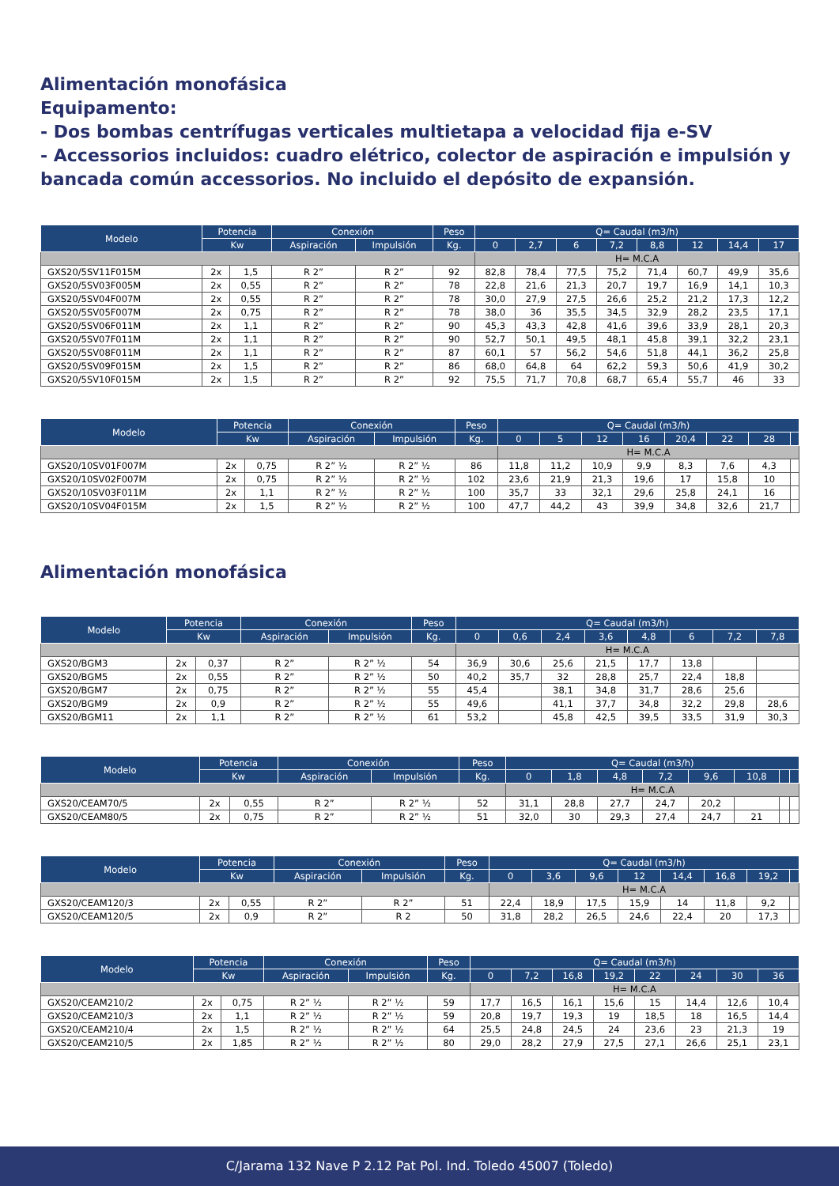Alimentación monofásica
Equipamento:
- Dos bombas centrífugas verticales multietapa a velocidad fija e-SV
- Accessorios incluidos: cuadro elétrico, colector de aspiración e impulsión y bancada común accessorios. No incluido el depósito de expansión.
| Modelo | Potencia | | Conexión | | Peso | Q= Caudal (m3/h) | | | | | | | |
| --- | --- | --- | --- | --- | --- | --- | --- | --- | --- | --- | --- | --- | --- |
| | Kw | | Aspiración | Impulsión | Kg. | 0 | 2,7 | 6 | 7,2 | 8,8 | 12 | 14,4 | 17 |
| | | | | | | H= M.C.A | | | | | | | |
| GXS20/5SV11F015M | 2x | 1,5 | R 2” | R 2” | 92 | 82,8 | 78,4 | 77,5 | 75,2 | 71,4 | 60,7 | 49,9 | 35,6 |
| GXS20/5SV03F005M | 2x | 0,55 | R 2” | R 2” | 78 | 22,8 | 21,6 | 21,3 | 20,7 | 19,7 | 16,9 | 14,1 | 10,3 |
| GXS20/5SV04F007M | 2x | 0,55 | R 2” | R 2” | 78 | 30,0 | 27,9 | 27,5 | 26,6 | 25,2 | 21,2 | 17,3 | 12,2 |
| GXS20/5SV05F007M | 2x | 0,75 | R 2” | R 2” | 78 | 38,0 | 36 | 35,5 | 34,5 | 32,9 | 28,2 | 23,5 | 17,1 |
| GXS20/5SV06F011M | 2x | 1,1 | R 2” | R 2” | 90 | 45,3 | 43,3 | 42,8 | 41,6 | 39,6 | 33,9 | 28,1 | 20,3 |
| GXS20/5SV07F011M | 2x | 1,1 | R 2” | R 2” | 90 | 52,7 | 50,1 | 49,5 | 48,1 | 45,8 | 39,1 | 32,2 | 23,1 |
| GXS20/5SV08F011M | 2x | 1,1 | R 2” | R 2” | 87 | 60,1 | 57 | 56,2 | 54,6 | 51,8 | 44,1 | 36,2 | 25,8 |
| GXS20/5SV09F015M | 2x | 1,5 | R 2” | R 2” | 86 | 68,0 | 64,8 | 64 | 62,2 | 59,3 | 50,6 | 41,9 | 30,2 |
| GXS20/5SV10F015M | 2x | 1,5 | R 2” | R 2” | 92 | 75,5 | 71,7 | 70,8 | 68,7 | 65,4 | 55,7 | 46 | 33 |
| Modelo | Potencia | | Conexión | | Peso | Q= Caudal (m3/h) | | | | | | | |
| --- | --- | --- | --- | --- | --- | --- | --- | --- | --- | --- | --- | --- | --- |
| | Kw | | Aspiración | Impulsión | Kg. | 0 | 5 | 12 | 16 | 20,4 | 22 | 28 | |
| | | | | | | H= M.C.A | | | | | | | |
| GXS20/10SV01F007M | 2x | 0,75 | R 2” ½ | R 2” ½ | 86 | 11,8 | 11,2 | 10,9 | 9,9 | 8,3 | 7,6 | 4,3 | |
| GXS20/10SV02F007M | 2x | 0,75 | R 2” ½ | R 2” ½ | 102 | 23,6 | 21,9 | 21,3 | 19,6 | 17 | 15,8 | 10 | |
| GXS20/10SV03F011M | 2x | 1,1 | R 2” ½ | R 2” ½ | 100 | 35,7 | 33 | 32,1 | 29,6 | 25,8 | 24,1 | 16 | |
| GXS20/10SV04F015M | 2x | 1,5 | R 2” ½ | R 2” ½ | 100 | 47,7 | 44,2 | 43 | 39,9 | 34,8 | 32,6 | 21,7 | |
Alimentación monofásica
| Modelo | Potencia | | Conexión | | Peso | Q= Caudal (m3/h) | | | | | | | |
| --- | --- | --- | --- | --- | --- | --- | --- | --- | --- | --- | --- | --- | --- |
| | Kw | | Aspiración | Impulsión | Kg. | 0 | 0,6 | 2,4 | 3,6 | 4,8 | 6 | 7,2 | 7,8 |
| | | | | | | H= M.C.A | | | | | | | |
| GXS20/BGM3 | 2x | 0,37 | R 2” | R 2” ½ | 54 | 36,9 | 30,6 | 25,6 | 21,5 | 17,7 | 13,8 | | |
| GXS20/BGM5 | 2x | 0,55 | R 2” | R 2” ½ | 50 | 40,2 | 35,7 | 32 | 28,8 | 25,7 | 22,4 | 18,8 | |
| GXS20/BGM7 | 2x | 0,75 | R 2” | R 2” ½ | 55 | 45,4 | | 38,1 | 34,8 | 31,7 | 28,6 | 25,6 | |
| GXS20/BGM9 | 2x | 0,9 | R 2” | R 2” ½ | 55 | 49,6 | | 41,1 | 37,7 | 34,8 | 32,2 | 29,8 | 28,6 |
| GXS20/BGM11 | 2x | 1,1 | R 2” | R 2” ½ | 61 | 53,2 | | 45,8 | 42,5 | 39,5 | 33,5 | 31,9 | 30,3 |
| Modelo | Potencia | | Conexión | | Peso | Q= Caudal (m3/h) | | | | | | | |
| --- | --- | --- | --- | --- | --- | --- | --- | --- | --- | --- | --- | --- | --- |
| | Kw | | Aspiración | Impulsión | Kg. | 0 | 1,8 | 4,8 | 7,2 | 9,6 | 10,8 | | |
| | | | | | | H= M.C.A | | | | | | | |
| GXS20/CEAM70/5 | 2x | 0,55 | R 2” | R 2” ½ | 52 | 31,1 | 28,8 | 27,7 | 24,7 | 20,2 | | | |
| GXS20/CEAM80/5 | 2x | 0,75 | R 2” | R 2” ½ | 51 | 32,0 | 30 | 29,3 | 27,4 | 24,7 | 21 | | |
| Modelo | Potencia | | Conexión | | Peso | Q= Caudal (m3/h) | | | | | | | |
| --- | --- | --- | --- | --- | --- | --- | --- | --- | --- | --- | --- | --- | --- |
| | Kw | | Aspiración | Impulsión | Kg. | 0 | 3,6 | 9,6 | 12 | 14,4 | 16,8 | 19,2 | |
| | | | | | | H= M.C.A | | | | | | | |
| GXS20/CEAM120/3 | 2x | 0,55 | R 2” | R 2” | 51 | 22,4 | 18,9 | 17,5 | 15,9 | 14 | 11,8 | 9,2 | |
| GXS20/CEAM120/5 | 2x | 0,9 | R 2” | R 2 | 50 | 31,8 | 28,2 | 26,5 | 24,6 | 22,4 | 20 | 17,3 | |
| Modelo | Potencia | | Conexión | | Peso | Q= Caudal (m3/h) | | | | | | | |
| --- | --- | --- | --- | --- | --- | --- | --- | --- | --- | --- | --- | --- | --- |
| | Kw | | Aspiración | Impulsión | Kg. | 0 | 7,2 | 16,8 | 19,2 | 22 | 24 | 30 | 36 |
| | | | | | | H= M.C.A | | | | | | | |
| GXS20/CEAM210/2 | 2x | 0,75 | R 2” ½ | R 2” ½ | 59 | 17,7 | 16,5 | 16,1 | 15,6 | 15 | 14,4 | 12,6 | 10,4 |
| GXS20/CEAM210/3 | 2x | 1,1 | R 2” ½ | R 2” ½ | 59 | 20,8 | 19,7 | 19,3 | 19 | 18,5 | 18 | 16,5 | 14,4 |
| GXS20/CEAM210/4 | 2x | 1,5 | R 2” ½ | R 2” ½ | 64 | 25,5 | 24,8 | 24,5 | 24 | 23,6 | 23 | 21,3 | 19 |
| GXS20/CEAM210/5 | 2x | 1,85 | R 2” ½ | R 2” ½ | 80 | 29,0 | 28,2 | 27,9 | 27,5 | 27,1 | 26,6 | 25,1 | 23,1 |
C/Jarama 132 Nave P 2.12 Pat Pol. Ind. Toledo 45007 (Toledo)